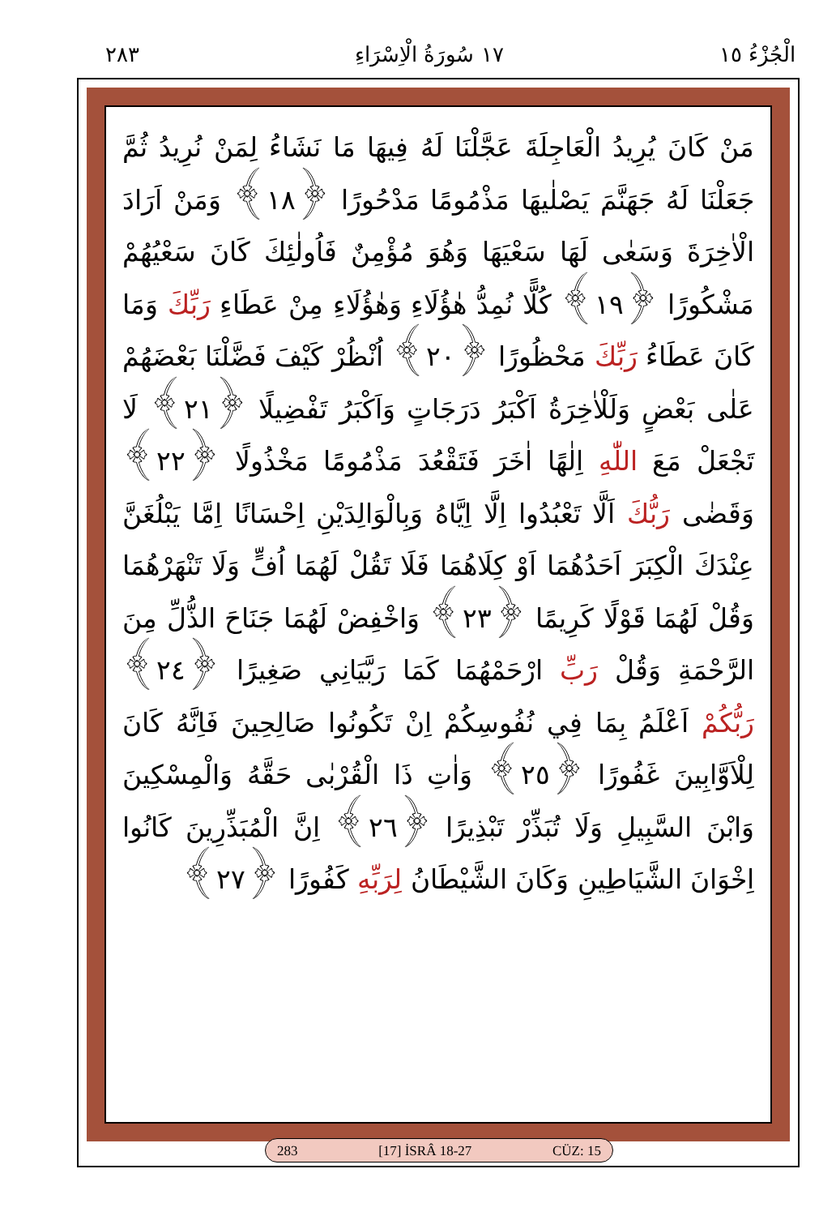الْجُزْءُ ١٥ ١٧ سُورَةُ الْاِسْرَاءِ ٢٨٣
مَنْ كَانَ يُرِيدُ الْعَاجِلَةَ عَجَّلْنَا لَهُ فِيهَا مَا نَشَاءُ لِمَنْ نُرِيدُ ثُمَّ جَعَلْنَا لَهُ جَهَنَّمَ يَصْلٰيهَا مَذْمُومًا مَدْحُورًا ﴿١٨﴾ وَمَنْ اَرَادَ الْاٰخِرَةَ وَسَعٰى لَهَا سَعْيَهَا وَهُوَ مُؤْمِنٌ فَاُولٰئِكَ كَانَ سَعْيُهُمْ مَشْكُورًا ﴿١٩﴾ كُلًّا نُمِدُّ هٰؤُلَاءِ وَهٰؤُلَاءِ مِنْ عَطَاءِ رَبِّكَ وَمَا كَانَ عَطَاءُ رَبِّكَ مَحْظُورًا ﴿٢٠﴾ اُنْظُرْ كَيْفَ فَضَّلْنَا بَعْضَهُمْ عَلٰى بَعْضٍ وَلَلْاٰخِرَةُ اَكْبَرُ دَرَجَاتٍ وَاَكْبَرُ تَفْضِيلًا ﴿٢١﴾ لَا تَجْعَلْ مَعَ اللّٰهِ اِلٰهًا اٰخَرَ فَتَقْعُدَ مَذْمُومًا مَخْذُولًا ﴿٢٢﴾ وَقَضٰى رَبُّكَ اَلَّا تَعْبُدُوا اِلَّا اِيَّاهُ وَبِالْوَالِدَيْنِ اِحْسَانًا اِمَّا يَبْلُغَنَّ عِنْدَكَ الْكِبَرَ اَحَدُهُمَا اَوْ كِلَاهُمَا فَلَا تَقُلْ لَهُمَا اُفٍّ وَلَا تَنْهَرْهُمَا وَقُلْ لَهُمَا قَوْلًا كَرِيمًا ﴿٢٣﴾ وَاخْفِضْ لَهُمَا جَنَاحَ الذُّلِّ مِنَ الرَّحْمَةِ وَقُلْ رَبِّ ارْحَمْهُمَا كَمَا رَبَّيَانِي صَغِيرًا ﴿٢٤﴾ رَبُّكُمْ اَعْلَمُ بِمَا فِي نُفُوسِكُمْ اِنْ تَكُونُوا صَالِحِينَ فَاِنَّهُ كَانَ لِلْاَوَّابِينَ غَفُورًا ﴿٢٥﴾ وَاٰتِ ذَا الْقُرْبٰى حَقَّهُ وَالْمِسْكِينَ وَابْنَ السَّبِيلِ وَلَا تُبَذِّرْ تَبْذِيرًا ﴿٢٦﴾ اِنَّ الْمُبَذِّرِينَ كَانُوا اِخْوَانَ الشَّيَاطِينِ وَكَانَ الشَّيْطَانُ لِرَبِّهِ كَفُورًا ﴿٢٧﴾
283 [17] İSRÂ 18-27 CÜZ: 15